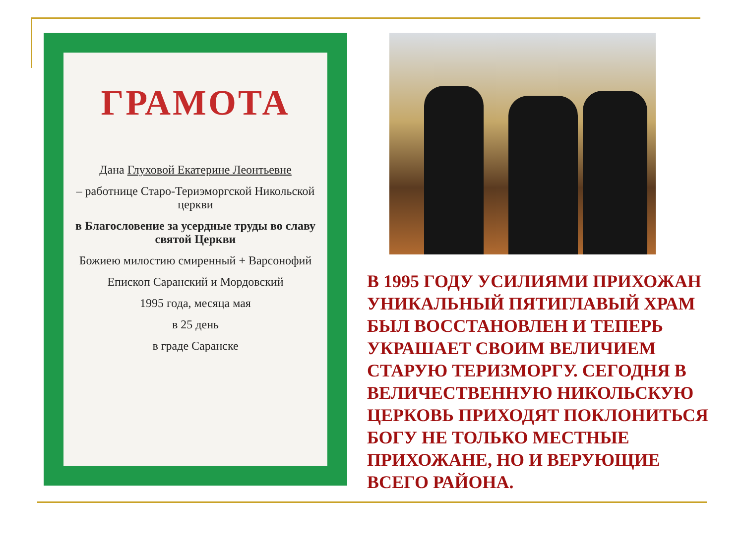ГРАМОТА
Дана Глуховой Екатерине Леонтьевне
– работнице Старо-Териэморгской Никольской церкви
в Благословение за усердные труды во славу святой Церкви
Божиею милостию смиренный + Варсонофий
Епископ Саранский и Мордовский
1995 года, месяца мая
в 25 день
в граде Саранске
В 1995 ГОДУ УСИЛИЯМИ ПРИХОЖАН УНИКАЛЬНЫЙ ПЯТИГЛАВЫЙ ХРАМ БЫЛ ВОССТАНОВЛЕН И ТЕПЕРЬ УКРАШАЕТ СВОИМ ВЕЛИЧИЕМ СТАРУЮ ТЕРИЗМОРГУ. СЕГОДНЯ В ВЕЛИЧЕСТВЕННУЮ НИКОЛЬСКУЮ ЦЕРКОВЬ ПРИХОДЯТ ПОКЛОНИТЬСЯ БОГУ НЕ ТОЛЬКО МЕСТНЫЕ ПРИХОЖАНЕ, НО И ВЕРУЮЩИЕ ВСЕГО РАЙОНА.